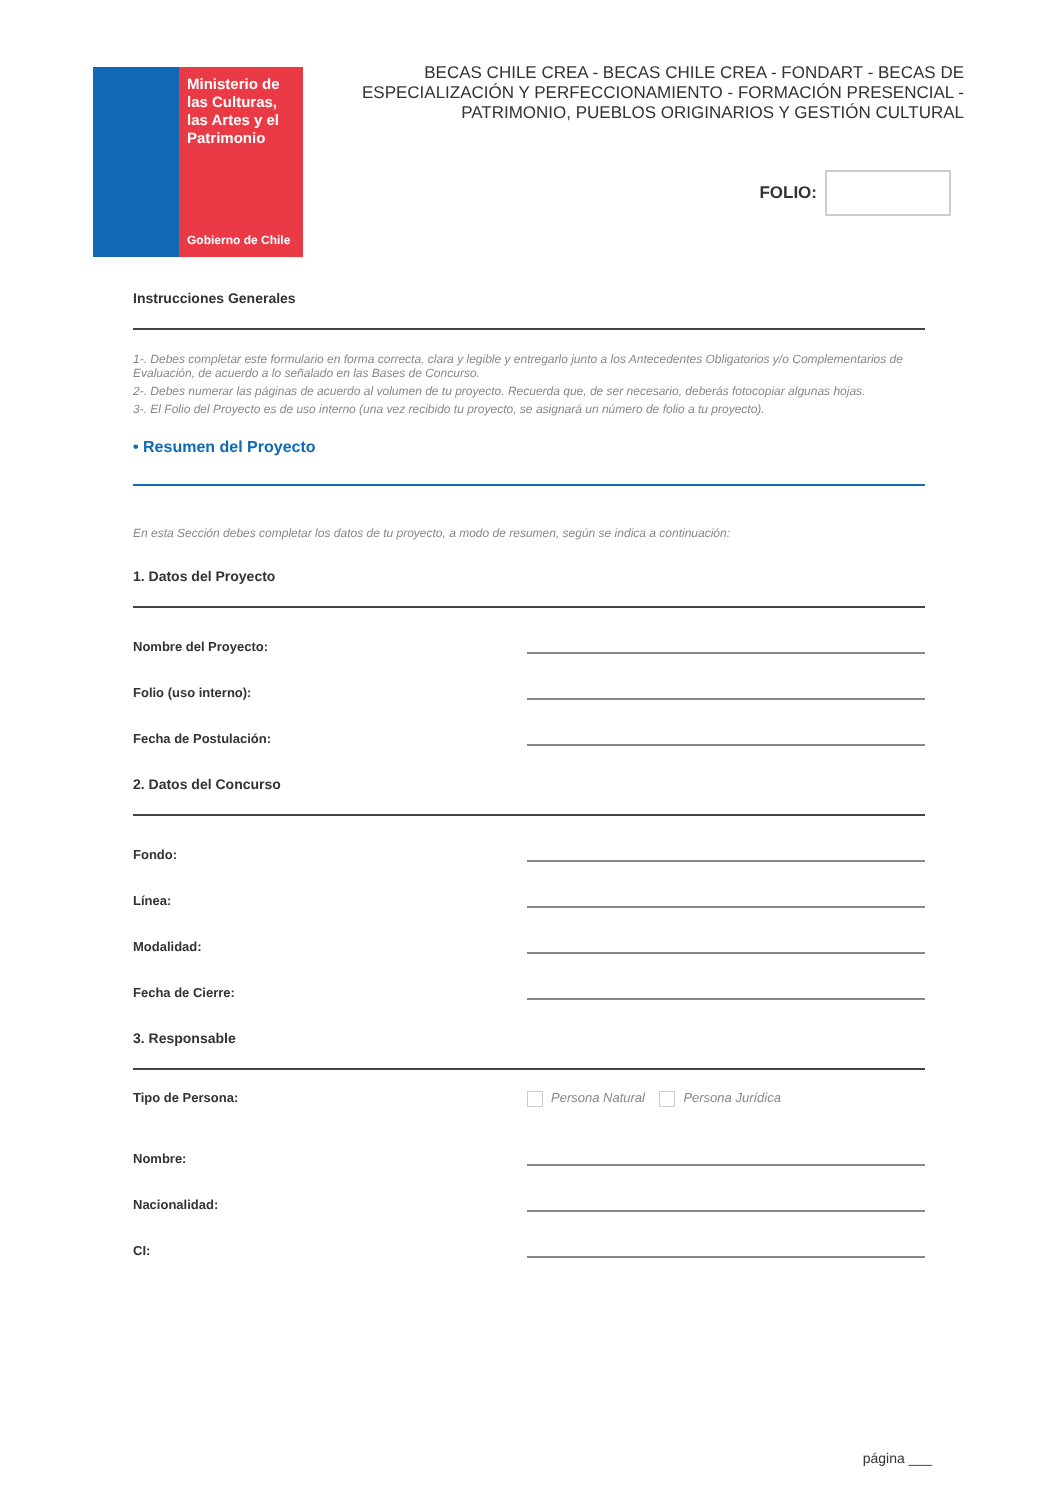Ministerio de las Culturas, las Artes y el Patrimonio
Gobierno de Chile
BECAS CHILE CREA - BECAS CHILE CREA - FONDART - BECAS DE ESPECIALIZACIÓN Y PERFECCIONAMIENTO - FORMACIÓN PRESENCIAL - PATRIMONIO, PUEBLOS ORIGINARIOS Y GESTIÓN CULTURAL
FOLIO:
Instrucciones Generales
1-. Debes completar este formulario en forma correcta, clara y legible y entregarlo junto a los Antecedentes Obligatorios y/o Complementarios de Evaluación, de acuerdo a lo señalado en las Bases de Concurso.
2-. Debes numerar las páginas de acuerdo al volumen de tu proyecto. Recuerda que, de ser necesario, deberás fotocopiar algunas hojas.
3-. El Folio del Proyecto es de uso interno (una vez recibido tu proyecto, se asignará un número de folio a tu proyecto).
• Resumen del Proyecto
En esta Sección debes completar los datos de tu proyecto, a modo de resumen, según se indica a continuación:
1. Datos del Proyecto
Nombre del Proyecto:
Folio (uso interno):
Fecha de Postulación:
2. Datos del Concurso
Fondo:
Línea:
Modalidad:
Fecha de Cierre:
3. Responsable
Tipo de Persona: Persona Natural Persona Jurídica
Nombre:
Nacionalidad:
CI:
página ___